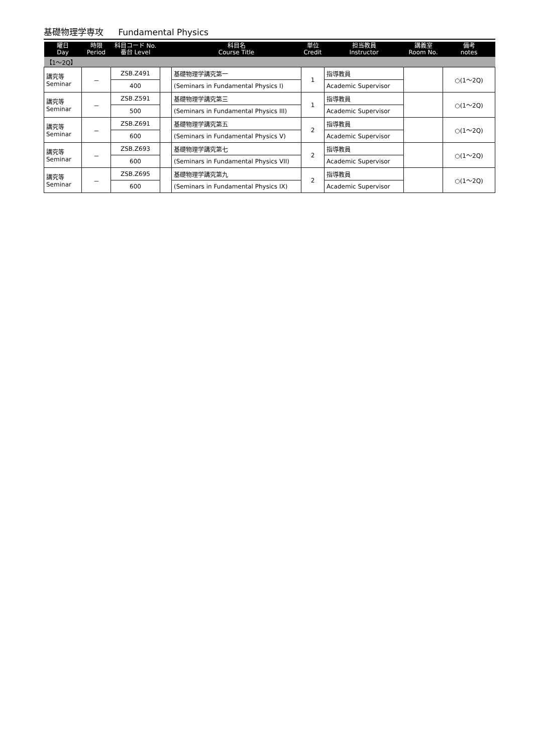基礎物理学専攻 Fundamental Physics
| 曜日 Day | 時限 Period | 科目コード No. 番台 Level | | 科目名 Course Title | 単位 Credit | 担当教員 Instructor | 講義室 Room No. | 備考 notes |
| --- | --- | --- | --- | --- | --- | --- | --- | --- |
| 【1～2Q】 | | | | | | | | |
| 講究等 Seminar | － | ZSB.Z491 | | 基礎物理学講究第一 | 1 | 指導教員 | | ○(1～2Q) |
| | | 400 | | (Seminars in Fundamental Physics I) | | Academic Supervisor | | |
| 講究等 Seminar | － | ZSB.Z591 | | 基礎物理学講究第三 | 1 | 指導教員 | | ○(1～2Q) |
| | | 500 | | (Seminars in Fundamental Physics III) | | Academic Supervisor | | |
| 講究等 Seminar | － | ZSB.Z691 | | 基礎物理学講究第五 | 2 | 指導教員 | | ○(1～2Q) |
| | | 600 | | (Seminars in Fundamental Physics V) | | Academic Supervisor | | |
| 講究等 Seminar | － | ZSB.Z693 | | 基礎物理学講究第七 | 2 | 指導教員 | | ○(1～2Q) |
| | | 600 | | (Seminars in Fundamental Physics VII) | | Academic Supervisor | | |
| 講究等 Seminar | － | ZSB.Z695 | | 基礎物理学講究第九 | 2 | 指導教員 | | ○(1～2Q) |
| | | 600 | | (Seminars in Fundamental Physics IX) | | Academic Supervisor | | |